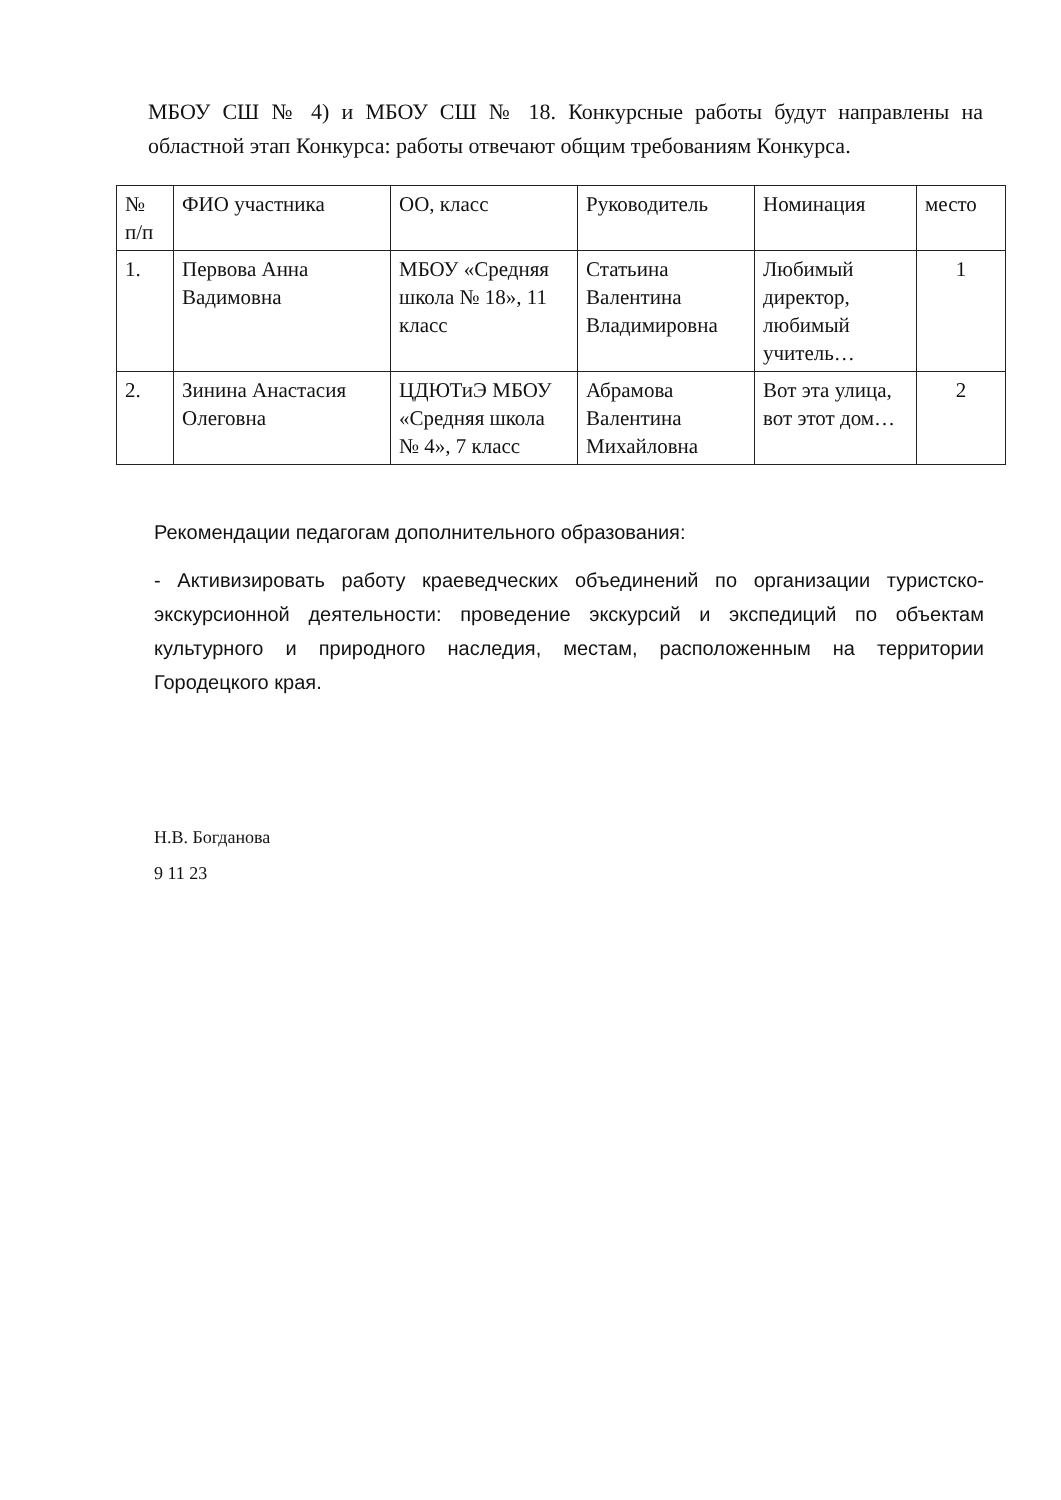МБОУ СШ № 4) и МБОУ СШ № 18. Конкурсные работы будут направлены на областной этап Конкурса: работы отвечают общим требованиям Конкурса.
| № п/п | ФИО участника | ОО, класс | Руководитель | Номинация | место |
| --- | --- | --- | --- | --- | --- |
| 1. | Первова Анна Вадимовна | МБОУ «Средняя школа № 18», 11 класс | Статьина Валентина Владимировна | Любимый директор, любимый учитель… | 1 |
| 2. | Зинина Анастасия Олеговна | ЦДЮТиЭ МБОУ «Средняя школа № 4», 7 класс | Абрамова Валентина Михайловна | Вот эта улица, вот этот дом… | 2 |
Рекомендации педагогам дополнительного образования:
- Активизировать работу краеведческих объединений по организации туристско-экскурсионной деятельности: проведение экскурсий и экспедиций по объектам культурного и природного наследия, местам, расположенным на территории Городецкого края.
Н.В. Богданова
9 11 23